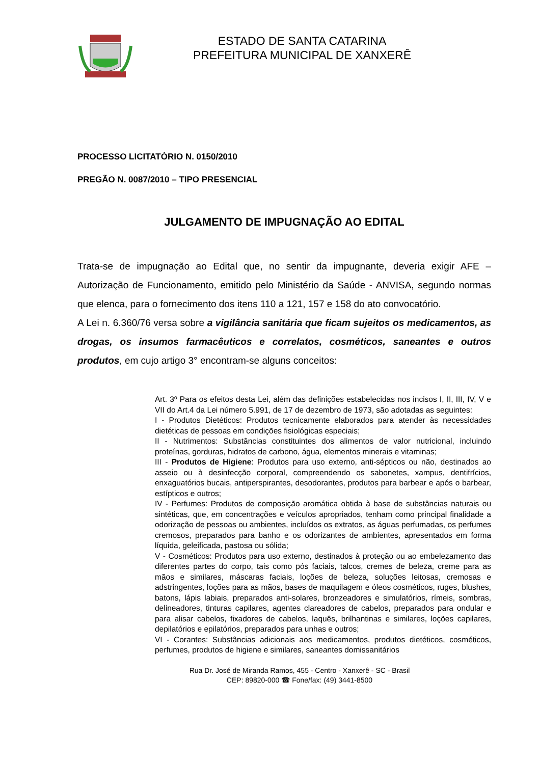ESTADO DE SANTA CATARINA
PREFEITURA MUNICIPAL DE XANXERÊ
PROCESSO LICITATÓRIO N. 0150/2010
PREGÃO N. 0087/2010 – TIPO PRESENCIAL
JULGAMENTO DE IMPUGNAÇÃO AO EDITAL
Trata-se de impugnação ao Edital que, no sentir da impugnante, deveria exigir AFE – Autorização de Funcionamento, emitido pelo Ministério da Saúde - ANVISA, segundo normas que elenca, para o fornecimento dos itens 110 a 121, 157 e 158 do ato convocatório.
A Lei n. 6.360/76 versa sobre a vigilância sanitária que ficam sujeitos os medicamentos, as drogas, os insumos farmacêuticos e correlatos, cosméticos, saneantes e outros produtos, em cujo artigo 3° encontram-se alguns conceitos:
Art. 3º Para os efeitos desta Lei, além das definições estabelecidas nos incisos I, II, III, IV, V e VII do Art.4 da Lei número 5.991, de 17 de dezembro de 1973, são adotadas as seguintes:
I - Produtos Dietéticos: Produtos tecnicamente elaborados para atender às necessidades dietéticas de pessoas em condições fisiológicas especiais;
II - Nutrimentos: Substâncias constituintes dos alimentos de valor nutricional, incluindo proteínas, gorduras, hidratos de carbono, água, elementos minerais e vitaminas;
III - Produtos de Higiene: Produtos para uso externo, anti-sépticos ou não, destinados ao asseio ou à desinfecção corporal, compreendendo os sabonetes, xampus, dentifrícios, enxaguatórios bucais, antiperspirantes, desodorantes, produtos para barbear e após o barbear, estípticos e outros;
IV - Perfumes: Produtos de composição aromática obtida à base de substâncias naturais ou sintéticas, que, em concentrações e veículos apropriados, tenham como principal finalidade a odorização de pessoas ou ambientes, incluídos os extratos, as águas perfumadas, os perfumes cremosos, preparados para banho e os odorizantes de ambientes, apresentados em forma líquida, geleificada, pastosa ou sólida;
V - Cosméticos: Produtos para uso externo, destinados à proteção ou ao embelezamento das diferentes partes do corpo, tais como pós faciais, talcos, cremes de beleza, creme para as mãos e similares, máscaras faciais, loções de beleza, soluções leitosas, cremosas e adstringentes, loções para as mãos, bases de maquilagem e óleos cosméticos, ruges, blushes, batons, lápis labiais, preparados anti-solares, bronzeadores e simulatórios, rímeis, sombras, delineadores, tinturas capilares, agentes clareadores de cabelos, preparados para ondular e para alisar cabelos, fixadores de cabelos, laquês, brilhantinas e similares, loções capilares, depilatórios e epilatórios, preparados para unhas e outros;
VI - Corantes: Substâncias adicionais aos medicamentos, produtos dietéticos, cosméticos, perfumes, produtos de higiene e similares, saneantes domissanitários
Rua Dr. José de Miranda Ramos, 455 - Centro - Xanxerê - SC - Brasil
CEP: 89820-000 ☎ Fone/fax: (49) 3441-8500